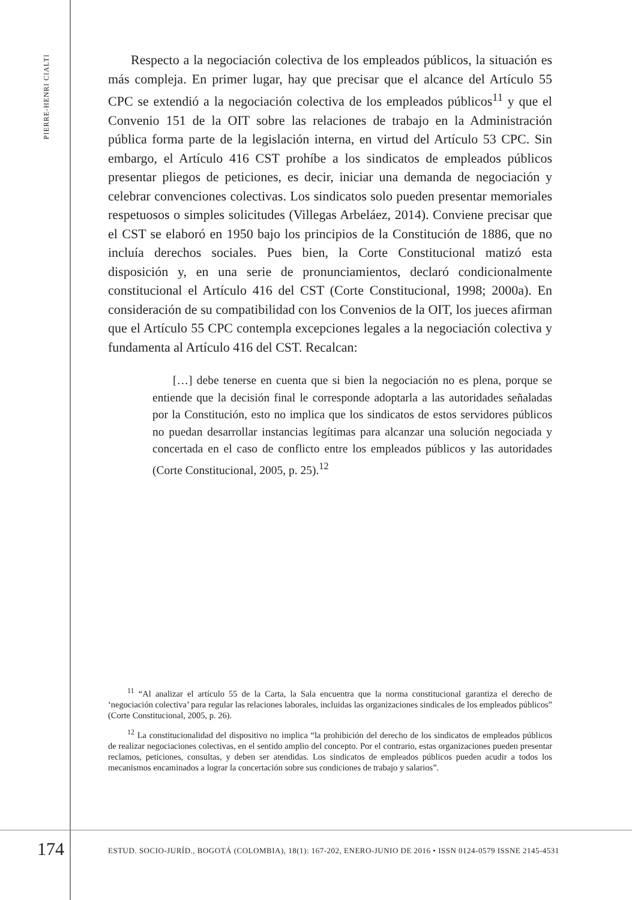PIERRE-HENRI CIALTI
Respecto a la negociación colectiva de los empleados públicos, la situación es más compleja. En primer lugar, hay que precisar que el alcance del Artículo 55 CPC se extendió a la negociación colectiva de los empleados públicos<sup>11</sup> y que el Convenio 151 de la OIT sobre las relaciones de trabajo en la Administración pública forma parte de la legislación interna, en virtud del Artículo 53 CPC. Sin embargo, el Artículo 416 CST prohíbe a los sindicatos de empleados públicos presentar pliegos de peticiones, es decir, iniciar una demanda de negociación y celebrar convenciones colectivas. Los sindicatos solo pueden presentar memoriales respetuosos o simples solicitudes (Villegas Arbeláez, 2014). Conviene precisar que el CST se elaboró en 1950 bajo los principios de la Constitución de 1886, que no incluía derechos sociales. Pues bien, la Corte Constitucional matizó esta disposición y, en una serie de pronunciamientos, declaró condicionalmente constitucional el Artículo 416 del CST (Corte Constitucional, 1998; 2000a). En consideración de su compatibilidad con los Convenios de la OIT, los jueces afirman que el Artículo 55 CPC contempla excepciones legales a la negociación colectiva y fundamenta al Artículo 416 del CST. Recalcan:
[…] debe tenerse en cuenta que si bien la negociación no es plena, porque se entiende que la decisión final le corresponde adoptarla a las autoridades señaladas por la Constitución, esto no implica que los sindicatos de estos servidores públicos no puedan desarrollar instancias legítimas para alcanzar una solución negociada y concertada en el caso de conflicto entre los empleados públicos y las autoridades (Corte Constitucional, 2005, p. 25).<sup>12</sup>
<sup>11</sup> “Al analizar el artículo 55 de la Carta, la Sala encuentra que la norma constitucional garantiza el derecho de ‘negociación colectiva’ para regular las relaciones laborales, incluidas las organizaciones sindicales de los empleados públicos” (Corte Constitucional, 2005, p. 26).
<sup>12</sup> La constitucionalidad del dispositivo no implica “la prohibición del derecho de los sindicatos de empleados públicos de realizar negociaciones colectivas, en el sentido amplio del concepto. Por el contrario, estas organizaciones pueden presentar reclamos, peticiones, consultas, y deben ser atendidas. Los sindicatos de empleados públicos pueden acudir a todos los mecanismos encaminados a lograr la concertación sobre sus condiciones de trabajo y salarios”.
174 ESTUD. SOCIO-JURÍD., BOGOTÁ (COLOMBIA), 18(1): 167-202, ENERO-JUNIO DE 2016 • ISSN 0124-0579 ISSNE 2145-4531